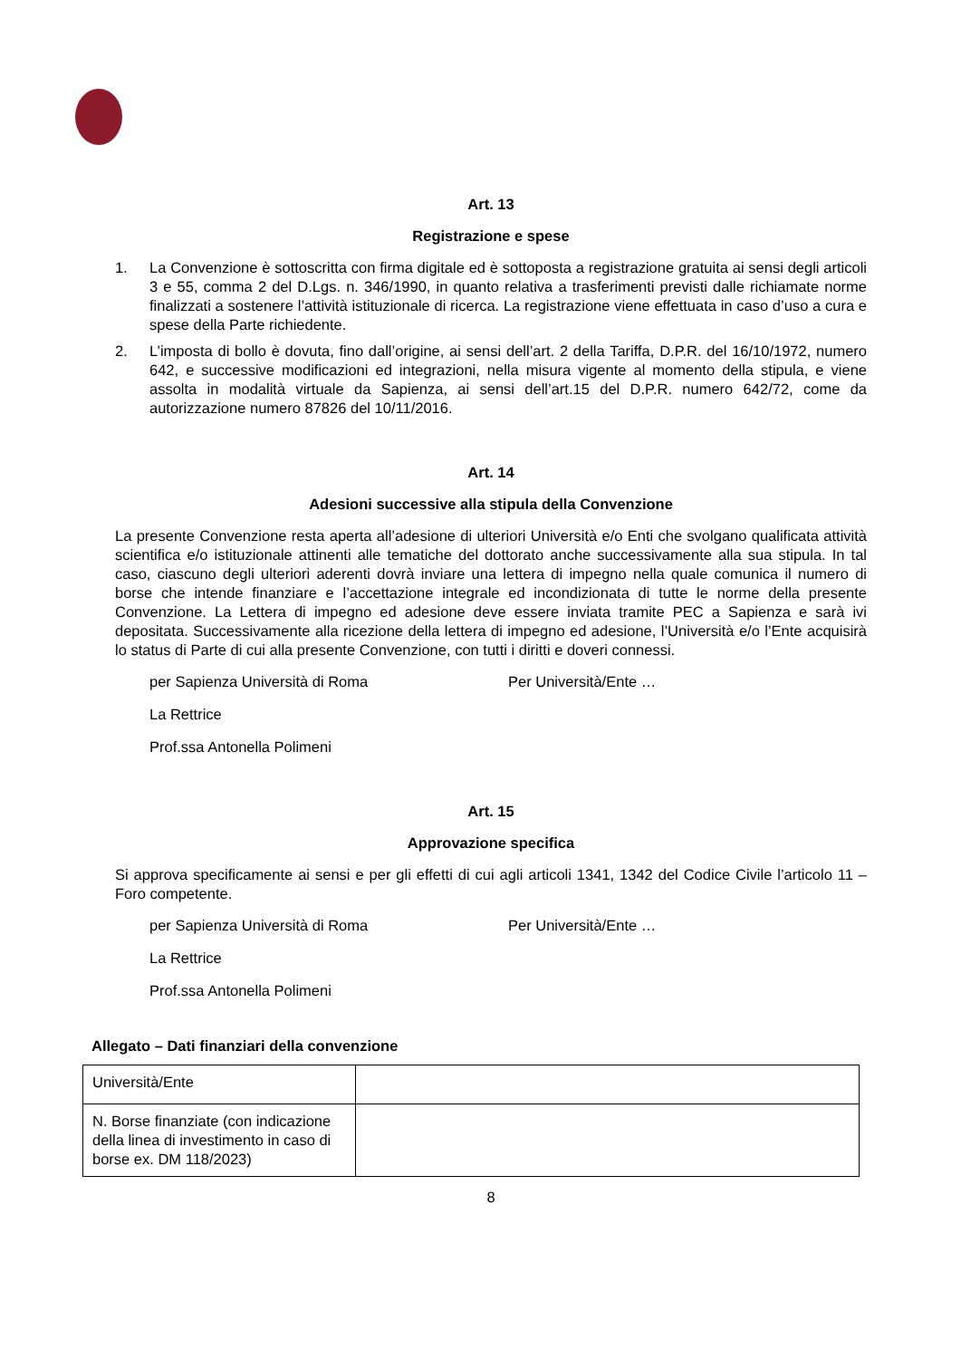Art. 13
Registrazione e spese
1. La Convenzione è sottoscritta con firma digitale ed è sottoposta a registrazione gratuita ai sensi degli articoli 3 e 55, comma 2 del D.Lgs. n. 346/1990, in quanto relativa a trasferimenti previsti dalle richiamate norme finalizzati a sostenere l’attività istituzionale di ricerca. La registrazione viene effettuata in caso d’uso a cura e spese della Parte richiedente.
2. L’imposta di bollo è dovuta, fino dall’origine, ai sensi dell’art. 2 della Tariffa, D.P.R. del 16/10/1972, numero 642, e successive modificazioni ed integrazioni, nella misura vigente al momento della stipula, e viene assolta in modalità virtuale da Sapienza, ai sensi dell’art.15 del D.P.R. numero 642/72, come da autorizzazione numero 87826 del 10/11/2016.
Art. 14
Adesioni successive alla stipula della Convenzione
La presente Convenzione resta aperta all’adesione di ulteriori Università e/o Enti che svolgano qualificata attività scientifica e/o istituzionale attinenti alle tematiche del dottorato anche successivamente alla sua stipula. In tal caso, ciascuno degli ulteriori aderenti dovrà inviare una lettera di impegno nella quale comunica il numero di borse che intende finanziare e l’accettazione integrale ed incondizionata di tutte le norme della presente Convenzione. La Lettera di impegno ed adesione deve essere inviata tramite PEC a Sapienza e sarà ivi depositata. Successivamente alla ricezione della lettera di impegno ed adesione, l’Università e/o l’Ente acquisirà lo status di Parte di cui alla presente Convenzione, con tutti i diritti e doveri connessi.
per Sapienza Università di Roma Per Università/Ente …
La Rettrice
Prof.ssa Antonella Polimeni
Art. 15
Approvazione specifica
Si approva specificamente ai sensi e per gli effetti di cui agli articoli 1341, 1342 del Codice Civile l’articolo 11 – Foro competente.
per Sapienza Università di Roma Per Università/Ente …
La Rettrice
Prof.ssa Antonella Polimeni
Allegato – Dati finanziari della convenzione
| Università/Ente | |
| N. Borse finanziate (con indicazione della linea di investimento in caso di borse ex. DM 118/2023) | |
8